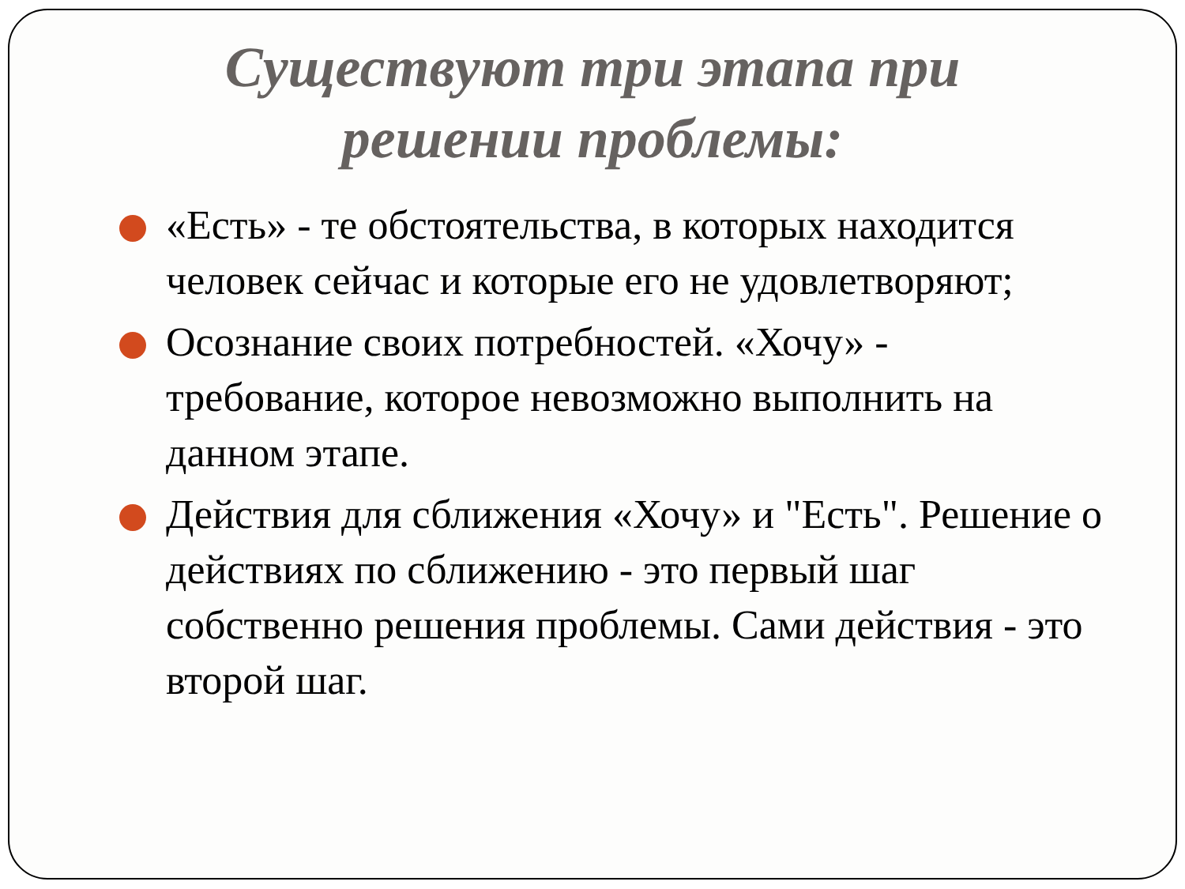Существуют три этапа при решении проблемы:
«Есть» - те обстоятельства, в которых находится человек сейчас и которые его не удовлетворяют;
Осознание своих потребностей. «Хочу» - требование, которое невозможно выполнить на данном этапе.
Действия для сближения «Хочу» и "Есть". Решение о действиях по сближению - это первый шаг собственно решения проблемы. Сами действия - это второй шаг.